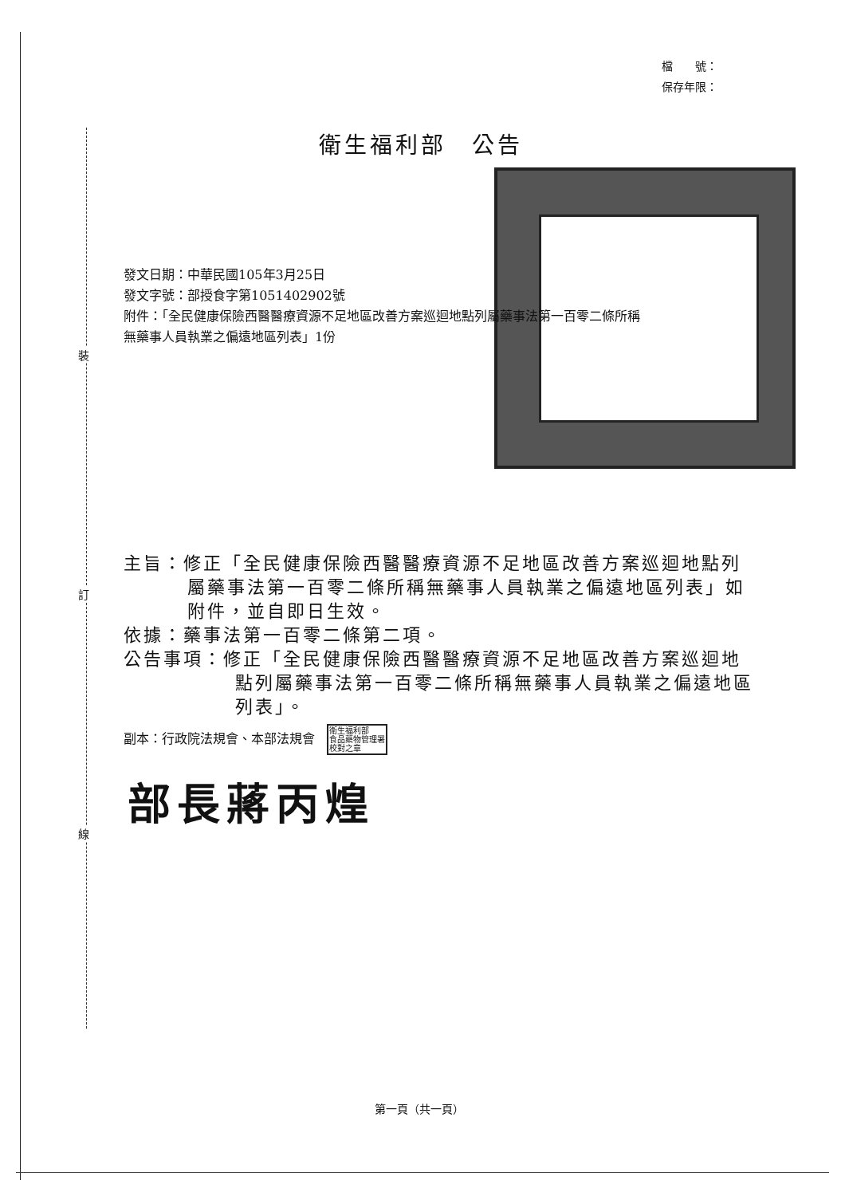裝
訂
線
檔　　號：
保存年限：
衛生福利部　公告
發文日期：中華民國105年3月25日
發文字號：部授食字第1051402902號
附件：「全民健康保險西醫醫療資源不足地區改善方案巡迴地點列屬藥事法第一百零二條所稱無藥事人員執業之偏遠地區列表」1份
主旨：修正「全民健康保險西醫醫療資源不足地區改善方案巡迴地點列屬藥事法第一百零二條所稱無藥事人員執業之偏遠地區列表」如附件，並自即日生效。
依據：藥事法第一百零二條第二項。
公告事項：修正「全民健康保險西醫醫療資源不足地區改善方案巡迴地點列屬藥事法第一百零二條所稱無藥事人員執業之偏遠地區列表」。
副本：行政院法規會、本部法規會 衛生福利部
食品藥物管理署
校對之章
部長蔣丙煌
第一頁（共一頁）